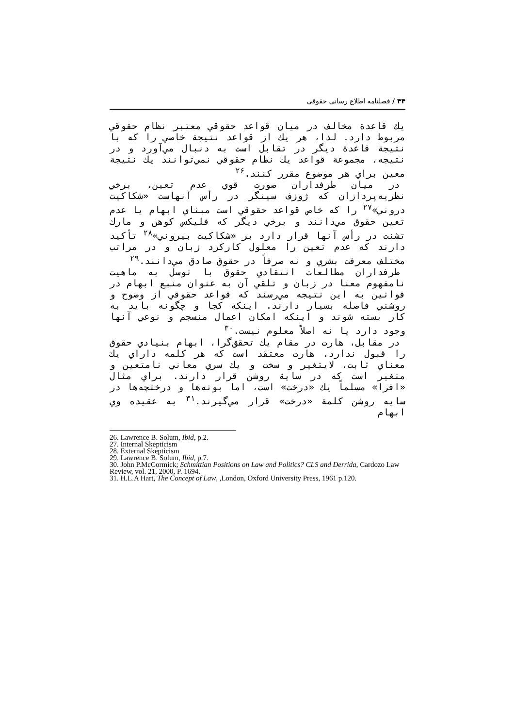۴۴ / فصلنامه اطلاع رسانی حقوقی
يك قاعدة مخالف در ميان قواعد حقوقي معتبر نظام حقوقي مربوط دارد. لذا، هر يك از قواعد نتيجة خاصي را كه با نتيجة قاعدة ديگر در تقابل است به دنبال مي‌آورد و در نتيجه، مجموعة قواعد يك نظام حقوقي نمي‌توانند يك نتيجة معين براي هر موضوع مقرر كنند.<sup>۲۶</sup>
در ميان طرفداران صورت قوي عدم تعين، برخي نظريه‌پردازان كه ژوزف سينگر در رأس آنهاست «شكاكيت دروني»<sup>۲۷</sup> را كه خاص قواعد حقوقي است مبناي ابهام يا عدم تعين حقوق مي‌دانند و برخي ديگر كه فليكس كوهن و مارك تشنت در رأس آنها قرار دارد بر «شكاكيت بيروني»<sup>۲۸</sup> تأكيد دارند كه عدم تعين را معلول كاركرد زبان و در مراتب مختلف معرفت بشري و نه صرفاً در حقوق صادق مي‌دانند.<sup>۲۹</sup>
طرفداران مطالعات انتقادي حقوق با توسل به ماهيت نامفهوم معنا در زبان و تلقي آن به عنوان منبع ابهام در قوانين به اين نتيجه مي‌رسند كه قواعد حقوقي از وضوح و روشني فاصله بسيار دارند. اينكه كجا و چگونه بايد به كار بسته شوند و اينكه امكان اعمال منسجم و نوعي آنها وجود دارد يا نه اصلاً معلوم نيست.<sup>۳۰</sup>
در مقابل، هارت در مقام يك تحقق‌گرا، ابهام بنيادي حقوق را قبول ندارد. هارت معتقد است كه هر كلمه داراي يك معناي ثابت، لايتغير و سخت و يك سري معاني نامتعين و متغير است كه در ساية روشن قرار دارند. براي مثال «افرا» مسلماً يك «درخت» است، اما بوته‌ها و درختچه‌ها در سايه روشن كلمة «درخت» قرار مي‌گيرند.<sup>۳۱</sup> به عقيده وي ابهام
26. Lawrence B. Solum, Ibid, p.2.
27. Internal Skepticism
28. External Skepticism
29. Lawrence B. Solum, Ibid, p.7.
30. John P.McCormick; Schmittian Positions on Law and Politics? CLS and Derrida, Cardozo Law Review, vol. 21, 2000, P. 1694.
31. H.L.A Hart, The Concept of Law, ,London, Oxford University Press, 1961 p.120.